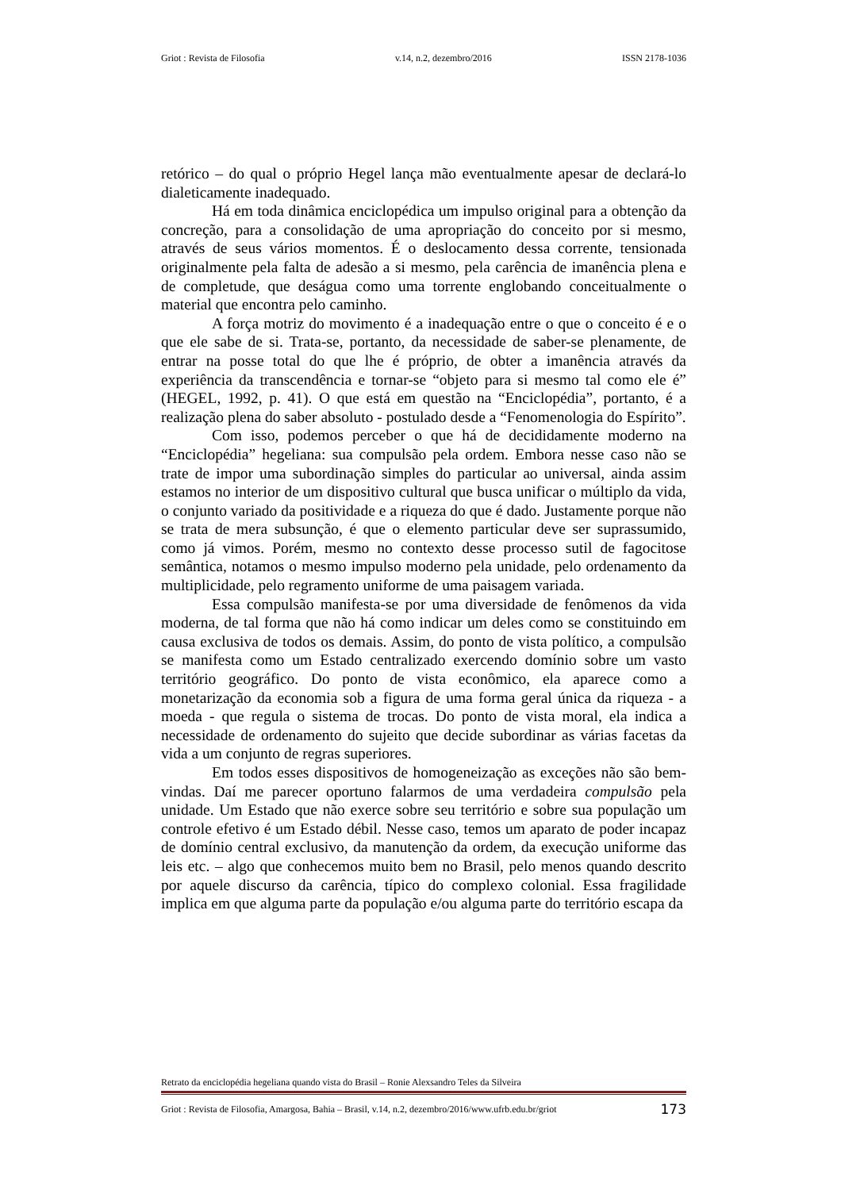Griot : Revista de Filosofia v.14, n.2, dezembro/2016 ISSN 2178-1036
retórico – do qual o próprio Hegel lança mão eventualmente apesar de declará-lo dialeticamente inadequado.
Há em toda dinâmica enciclopédica um impulso original para a obtenção da concreção, para a consolidação de uma apropriação do conceito por si mesmo, através de seus vários momentos. É o deslocamento dessa corrente, tensionada originalmente pela falta de adesão a si mesmo, pela carência de imanência plena e de completude, que deságua como uma torrente englobando conceitualmente o material que encontra pelo caminho.
A força motriz do movimento é a inadequação entre o que o conceito é e o que ele sabe de si. Trata-se, portanto, da necessidade de saber-se plenamente, de entrar na posse total do que lhe é próprio, de obter a imanência através da experiência da transcendência e tornar-se “objeto para si mesmo tal como ele é” (HEGEL, 1992, p. 41). O que está em questão na “Enciclopédia”, portanto, é a realização plena do saber absoluto - postulado desde a “Fenomenologia do Espírito”.
Com isso, podemos perceber o que há de decididamente moderno na “Enciclopédia” hegeliana: sua compulsão pela ordem. Embora nesse caso não se trate de impor uma subordinação simples do particular ao universal, ainda assim estamos no interior de um dispositivo cultural que busca unificar o múltiplo da vida, o conjunto variado da positividade e a riqueza do que é dado. Justamente porque não se trata de mera subsunção, é que o elemento particular deve ser suprassumido, como já vimos. Porém, mesmo no contexto desse processo sutil de fagocitose semântica, notamos o mesmo impulso moderno pela unidade, pelo ordenamento da multiplicidade, pelo regramento uniforme de uma paisagem variada.
Essa compulsão manifesta-se por uma diversidade de fenômenos da vida moderna, de tal forma que não há como indicar um deles como se constituindo em causa exclusiva de todos os demais. Assim, do ponto de vista político, a compulsão se manifesta como um Estado centralizado exercendo domínio sobre um vasto território geográfico. Do ponto de vista econômico, ela aparece como a monetarização da economia sob a figura de uma forma geral única da riqueza - a moeda - que regula o sistema de trocas. Do ponto de vista moral, ela indica a necessidade de ordenamento do sujeito que decide subordinar as várias facetas da vida a um conjunto de regras superiores.
Em todos esses dispositivos de homogeneização as exceções não são bem-vindas. Daí me parecer oportuno falarmos de uma verdadeira compulsão pela unidade. Um Estado que não exerce sobre seu território e sobre sua população um controle efetivo é um Estado débil. Nesse caso, temos um aparato de poder incapaz de domínio central exclusivo, da manutenção da ordem, da execução uniforme das leis etc. – algo que conhecemos muito bem no Brasil, pelo menos quando descrito por aquele discurso da carência, típico do complexo colonial. Essa fragilidade implica em que alguma parte da população e/ou alguma parte do território escapa da
Retrato da enciclopédia hegeliana quando vista do Brasil – Ronie Alexsandro Teles da Silveira
Griot : Revista de Filosofia, Amargosa, Bahia – Brasil, v.14, n.2, dezembro/2016/www.ufrb.edu.br/griot 173